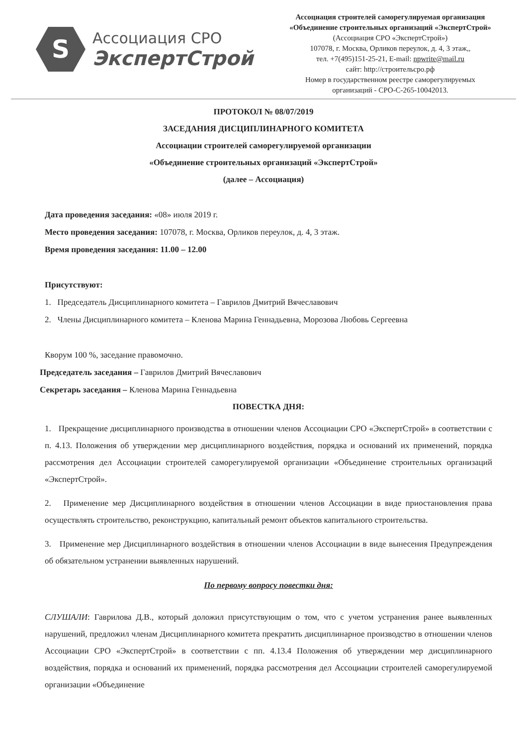S
Ассоциация СРО
ЭкспертСтрой
Ассоциация строителей саморегулируемая организация
«Объединение строительных организаций «ЭкспертСтрой»
(Ассоциация СРО «ЭкспертСтрой»)
107078, г. Москва, Орликов переулок, д. 4, 3 этаж,,
тел. +7(495)151-25-21, E-mail: npwrite@mail.ru
сайт: http://строительсро.рф
Номер в государственном реестре саморегулируемых
организаций - СРО-С-265-10042013.
ПРОТОКОЛ № 08/07/2019
ЗАСЕДАНИЯ ДИСЦИПЛИНАРНОГО КОМИТЕТА
Ассоциации строителей саморегулируемой организации
«Объединение строительных организаций «ЭкспертСтрой»
(далее – Ассоциация)
Дата проведения заседания: «08» июля 2019 г.
Место проведения заседания: 107078, г. Москва, Орликов переулок, д. 4, 3 этаж.
Время проведения заседания: 11.00 – 12.00
Присутствуют:
1. Председатель Дисциплинарного комитета – Гаврилов Дмитрий Вячеславович
2. Члены Дисциплинарного комитета – Кленова Марина Геннадьевна, Морозова Любовь Сергеевна
Кворум 100 %, заседание правомочно.
Председатель заседания – Гаврилов Дмитрий Вячеславович
Секретарь заседания – Кленова Марина Геннадьевна
ПОВЕСТКА ДНЯ:
1. Прекращение дисциплинарного производства в отношении членов Ассоциации СРО «ЭкспертСтрой» в соответствии с п. 4.13. Положения об утверждении мер дисциплинарного воздействия, порядка и оснований их применений, порядка рассмотрения дел Ассоциации строителей саморегулируемой организации «Объединение строительных организаций «ЭкспертСтрой».
2. Применение мер Дисциплинарного воздействия в отношении членов Ассоциации в виде приостановления права осуществлять строительство, реконструкцию, капитальный ремонт объектов капитального строительства.
3. Применение мер Дисциплинарного воздействия в отношении членов Ассоциации в виде вынесения Предупреждения об обязательном устранении выявленных нарушений.
По первому вопросу повестки дня:
СЛУШАЛИ: Гаврилова Д.В., который доложил присутствующим о том, что с учетом устранения ранее выявленных нарушений, предложил членам Дисциплинарного комитета прекратить дисциплинарное производство в отношении членов Ассоциации СРО «ЭкспертСтрой» в соответствии с пп. 4.13.4 Положения об утверждении мер дисциплинарного воздействия, порядка и оснований их применений, порядка рассмотрения дел Ассоциации строителей саморегулируемой организации «Объединение